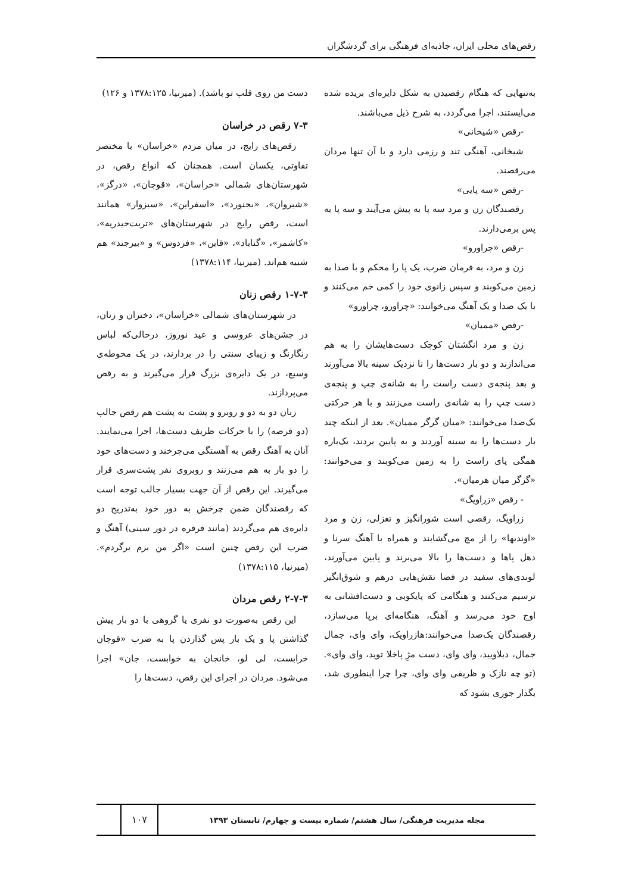رقص‌های محلی ایران، جاذبه‌ای فرهنگی برای گردشگران
به‌تنهایی که هنگام رقصیدن به شکل دایره‌ای بریده شده می‌ایستند، اجرا می‌گردد، به شرح ذیل می‌باشند.
-رقص «شیخانی»
شیخانی، آهنگی تند و رزمی دارد و با آن تنها مردان می‌رقصند.
-رقص «سه پایی»
رقصندگان زن و مرد سه پا به پیش می‌آیند و سه پا به پس برمی‌دارند.
-رقص «چراورو»
زن و مرد، به فرمان ضرب، یک پا را محکم و با صدا به زمین می‌کوبند و سپس زانوی خود را کمی خم می‌کنند و با یک صدا و یک آهنگ می‌خوانند: «چراورو، چراورو»
-رقص «ممیان»
زن و مرد انگشتان کوچک دست‌هایشان را به هم می‌اندازند و دو بار دست‌ها را تا نزدیک سینه بالا می‌آورند و بعد پنجه‌ی دست راست را به شانه‌ی چپ و پنجه‌ی دست چپ را به شانه‌ی راست می‌زنند و با هر حرکتی یک‌صدا می‌خوانند: «میان گرگر ممیان». بعد از اینکه چند بار دست‌ها را به سینه آوردند و به پایین بردند، یک‌باره همگی پای راست را به زمین می‌کوبند و می‌خوانند: «گرگر میان هرمیان».
- رقص «زراویگ»
زراویگ، رقصی است شورانگیز و تغزلی، زن و مرد «اوندیها» را از مچ می‌گشایند و همراه با آهنگ سرنا و دهل پاها و دست‌ها را بالا می‌برند و پایین می‌آورند، لوندی‌های سفید در فضا نقش‌هایی درهم و شوق‌انگیز ترسیم می‌کنند و هنگامی که پایکوبی و دست‌افشانی به اوج خود می‌رسد و آهنگ، هنگامه‌ای برپا می‌سازد، رقصندگان یک‌صدا می‌خوانند:هازراویک، وای وای، جمال جمال، دبلاویید، وای وای، دست مژِ پاخلا توید، وای وای». (تو چه نازک و ظریفی وای وای، چرا چرا اینطوری شد، بگذار جوری بشود که
دست من روی قلب تو باشد). (میرنیا، ۱۳۷۸:۱۲۵ و ۱۲۶)
۷-۳ رقص در خراسان
رقص‌های رایج، در میان مردم «خراسان» با مختصر تفاوتی، یکسان است. همچنان که انواع رقص، در شهرستان‌های شمالی «خراسان»، «قوچان»، «درگز»، «شیروان»، «بجنورد»، «اسفراین»، «سبزوار» همانند است، رقص رایج در شهرستان‌های «تربت‌حیدریه»، «کاشمر»، «گناباد»، «قاین»، «فردوس» و «بیرجند» هم شبیه هم‌اند. (میرنیا، ۱۳۷۸:۱۱۴)
۱-۷-۳ رقص زنان
در شهرستان‌های شمالی «خراسان»، دختران و زنان، در جشن‌های عروسی و عید نوروز، درحالی‌که لباس رنگارنگ و زیبای سنتی را در بردارند، در یک محوطه‌ی وسیع، در یک دایره‌ی بزرگ قرار می‌گیرند و به رقص می‌پردازند.
زنان دو به دو و روبرو و پشت به پشت هم رقص جالب (دو قرصه) را با حرکات ظریف دست‌ها، اجرا می‌نمایند. آنان به آهنگ رقص به آهستگی می‌چرخند و دست‌های خود را دو بار به هم می‌زنند و روبروی نفر پشت‌سری قرار می‌گیرند. این رقص از آن جهت بسیار جالب توجه است که رقصندگان ضمن چرخش به دور خود به‌تدریج دو دایره‌ی هم می‌گردند (مانند فرفره در دور سینی) آهنگ و ضرب این رقص چنین است «اگر من برم برگردم». (میرنیا، ۱۳۷۸:۱۱۵)
۲-۷-۳ رقص مردان
این رقص به‌صورت دو نفری یا گروهی با دو بار پیش گذاشتن پا و یک بار پس گذاردن پا به ضرب «قوچان خرابست، لی لو، خانجان به خوابست، جان» اجرا می‌شود. مردان در اجرای این رقص، دست‌ها را
مجله مدیریت فرهنگی/ سال هشتم/ شماره بیست و چهارم/ تابستان ۱۳۹۳
۱۰۷